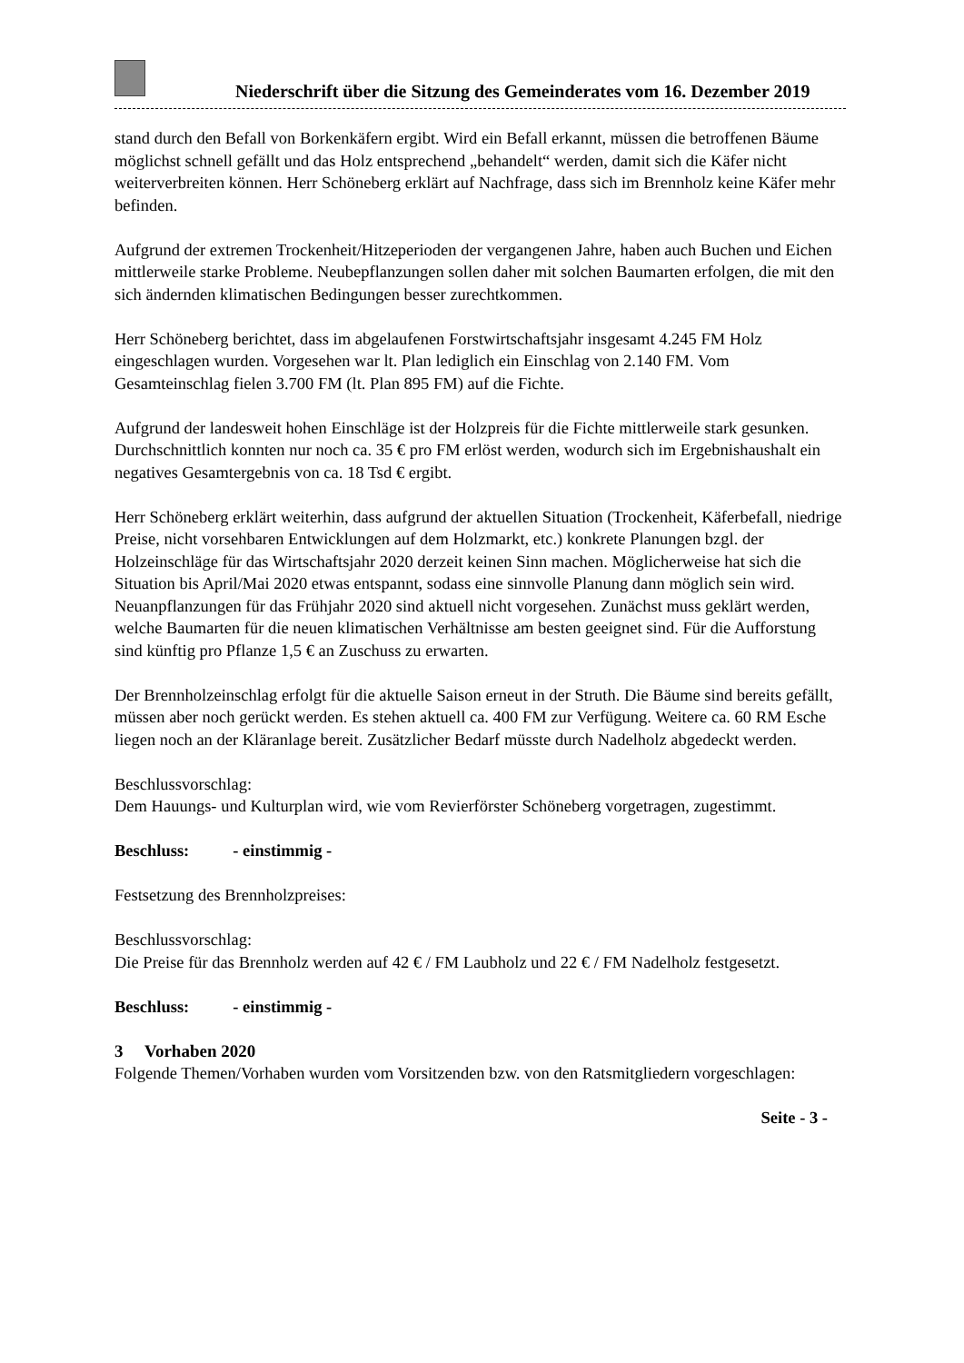Niederschrift über die Sitzung des Gemeinderates vom 16. Dezember 2019
stand durch den Befall von Borkenkäfern ergibt. Wird ein Befall erkannt, müssen die betroffenen Bäume möglichst schnell gefällt und das Holz entsprechend „behandelt“ werden, damit sich die Käfer nicht weiterverbreiten können. Herr Schöneberg erklärt auf Nachfrage, dass sich im Brennholz keine Käfer mehr befinden.
Aufgrund der extremen Trockenheit/Hitzeperioden der vergangenen Jahre, haben auch Buchen und Eichen mittlerweile starke Probleme. Neubepflanzungen sollen daher mit solchen Baumarten erfolgen, die mit den sich ändernden klimatischen Bedingungen besser zurechtkommen.
Herr Schöneberg berichtet, dass im abgelaufenen Forstwirtschaftsjahr insgesamt 4.245 FM Holz eingeschlagen wurden. Vorgesehen war lt. Plan lediglich ein Einschlag von 2.140 FM. Vom Gesamteinschlag fielen 3.700 FM (lt. Plan 895 FM) auf die Fichte.
Aufgrund der landesweit hohen Einschläge ist der Holzpreis für die Fichte mittlerweile stark gesunken. Durchschnittlich konnten nur noch ca. 35 € pro FM erlöst werden, wodurch sich im Ergebnishaushalt ein negatives Gesamtergebnis von ca. 18 Tsd € ergibt.
Herr Schöneberg erklärt weiterhin, dass aufgrund der aktuellen Situation (Trockenheit, Käferbefall, niedrige Preise, nicht vorsehbaren Entwicklungen auf dem Holzmarkt, etc.) konkrete Planungen bzgl. der Holzeinschläge für das Wirtschaftsjahr 2020 derzeit keinen Sinn machen. Möglicherweise hat sich die Situation bis April/Mai 2020 etwas entspannt, sodass eine sinnvolle Planung dann möglich sein wird. Neuanpflanzungen für das Frühjahr 2020 sind aktuell nicht vorgesehen. Zunächst muss geklärt werden, welche Baumarten für die neuen klimatischen Verhältnisse am besten geeignet sind. Für die Aufforstung sind künftig pro Pflanze 1,5 € an Zuschuss zu erwarten.
Der Brennholzeinschlag erfolgt für die aktuelle Saison erneut in der Struth. Die Bäume sind bereits gefällt, müssen aber noch gerückt werden. Es stehen aktuell ca. 400 FM zur Verfügung. Weitere ca. 60 RM Esche liegen noch an der Kläranlage bereit. Zusätzlicher Bedarf müsste durch Nadelholz abgedeckt werden.
Beschlussvorschlag:
Dem Hauungs- und Kulturplan wird, wie vom Revierförster Schöneberg vorgetragen, zugestimmt.
Beschluss: - einstimmig -
Festsetzung des Brennholzpreises:
Beschlussvorschlag:
Die Preise für das Brennholz werden auf 42 € / FM Laubholz und 22 € / FM Nadelholz festgesetzt.
Beschluss: - einstimmig -
3 Vorhaben 2020
Folgende Themen/Vorhaben wurden vom Vorsitzenden bzw. von den Ratsmitgliedern vorgeschlagen:
Seite - 3 -